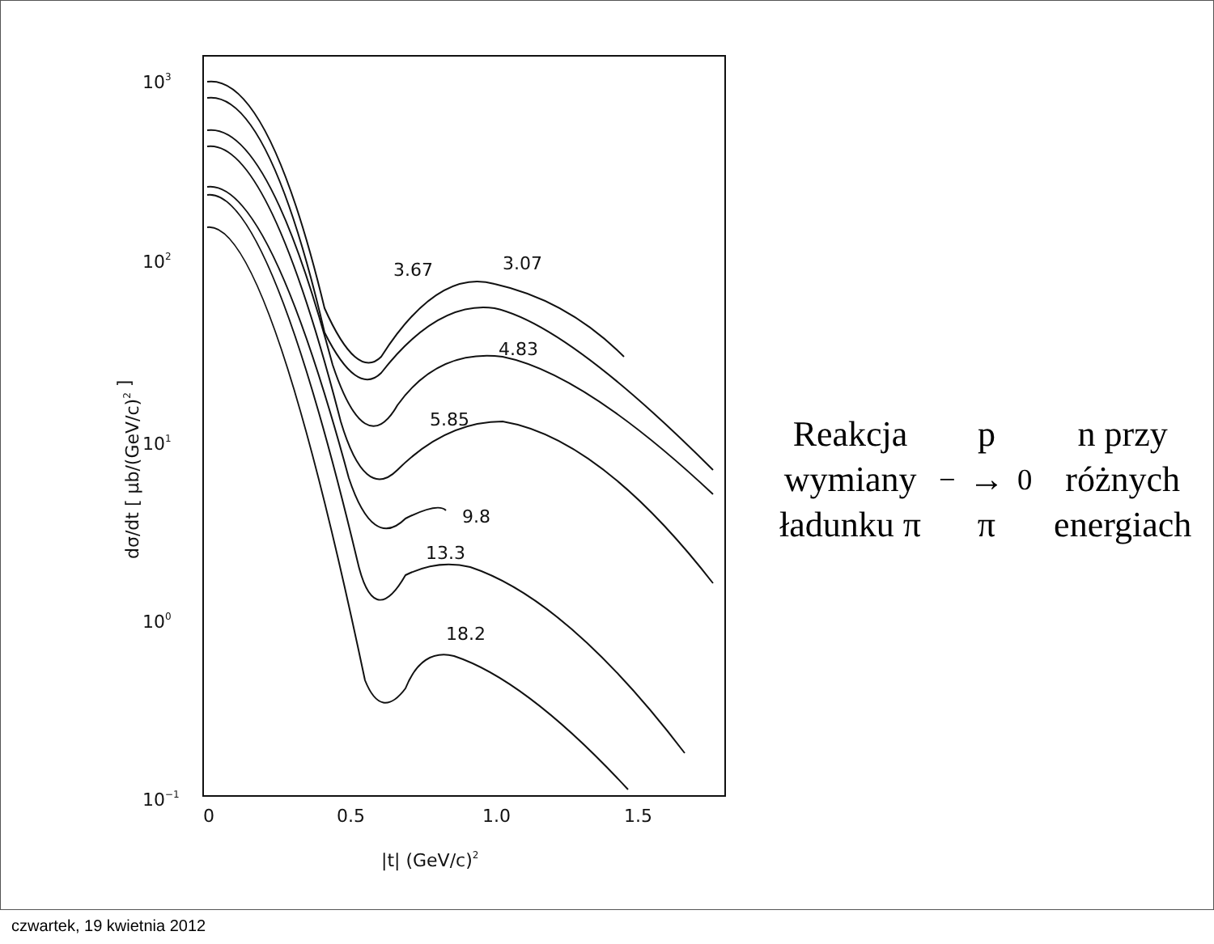103
102
101
100
10−1
0
0.5
1.0
1.5
|t| (GeV/c)2
dσ/dt [ μb/(GeV/c)2 ]
3.67
3.07
4.83
5.85
9.8
13.3
18.2
Reakcja wymiany
ładunku π<sup>−</sup>p → π<sup>0</sup>n przy
różnych energiach
czwartek, 19 kwietnia 2012